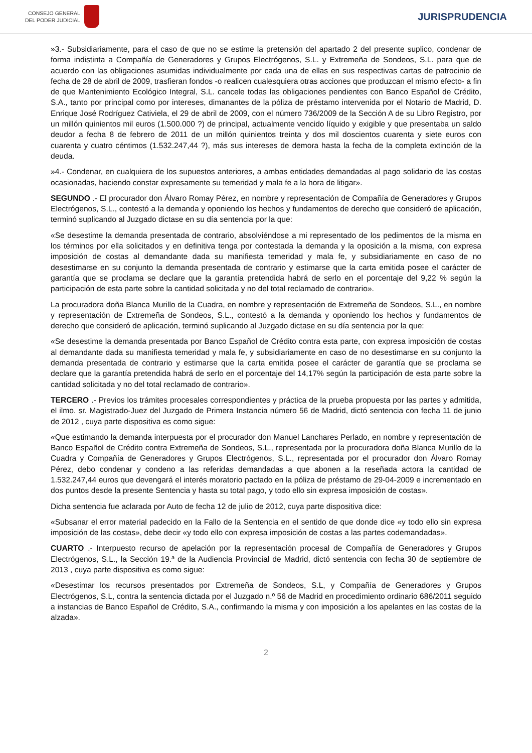CONSEJO GENERAL
DEL PODER JUDICIAL
JURISPRUDENCIA
»3.- Subsidiariamente, para el caso de que no se estime la pretensión del apartado 2 del presente suplico, condenar de forma indistinta a Compañía de Generadores y Grupos Electrógenos, S.L. y Extremeña de Sondeos, S.L. para que de acuerdo con las obligaciones asumidas individualmente por cada una de ellas en sus respectivas cartas de patrocinio de fecha de 28 de abril de 2009, trasfieran fondos -o realicen cualesquiera otras acciones que produzcan el mismo efecto- a fin de que Mantenimiento Ecológico Integral, S.L. cancele todas las obligaciones pendientes con Banco Español de Crédito, S.A., tanto por principal como por intereses, dimanantes de la póliza de préstamo intervenida por el Notario de Madrid, D. Enrique José Rodríguez Cativiela, el 29 de abril de 2009, con el número 736/2009 de la Sección A de su Libro Registro, por un millón quinientos mil euros (1.500.000 ?) de principal, actualmente vencido líquido y exigible y que presentaba un saldo deudor a fecha 8 de febrero de 2011 de un millón quinientos treinta y dos mil doscientos cuarenta y siete euros con cuarenta y cuatro céntimos (1.532.247,44 ?), más sus intereses de demora hasta la fecha de la completa extinción de la deuda.
»4.- Condenar, en cualquiera de los supuestos anteriores, a ambas entidades demandadas al pago solidario de las costas ocasionadas, haciendo constar expresamente su temeridad y mala fe a la hora de litigar».
SEGUNDO .- El procurador don Álvaro Romay Pérez, en nombre y representación de Compañía de Generadores y Grupos Electrógenos, S.L., contestó a la demanda y oponiendo los hechos y fundamentos de derecho que consideró de aplicación, terminó suplicando al Juzgado dictase en su día sentencia por la que:
«Se desestime la demanda presentada de contrario, absolviéndose a mi representado de los pedimentos de la misma en los términos por ella solicitados y en definitiva tenga por contestada la demanda y la oposición a la misma, con expresa imposición de costas al demandante dada su manifiesta temeridad y mala fe, y subsidiariamente en caso de no desestimarse en su conjunto la demanda presentada de contrario y estimarse que la carta emitida posee el carácter de garantía que se proclama se declare que la garantía pretendida habrá de serlo en el porcentaje del 9,22 % según la participación de esta parte sobre la cantidad solicitada y no del total reclamado de contrario».
La procuradora doña Blanca Murillo de la Cuadra, en nombre y representación de Extremeña de Sondeos, S.L., en nombre y representación de Extremeña de Sondeos, S.L., contestó a la demanda y oponiendo los hechos y fundamentos de derecho que consideró de aplicación, terminó suplicando al Juzgado dictase en su día sentencia por la que:
«Se desestime la demanda presentada por Banco Español de Crédito contra esta parte, con expresa imposición de costas al demandante dada su manifiesta temeridad y mala fe, y subsidiariamente en caso de no desestimarse en su conjunto la demanda presentada de contrario y estimarse que la carta emitida posee el carácter de garantía que se proclama se declare que la garantía pretendida habrá de serlo en el porcentaje del 14,17% según la participación de esta parte sobre la cantidad solicitada y no del total reclamado de contrario».
TERCERO .- Previos los trámites procesales correspondientes y práctica de la prueba propuesta por las partes y admitida, el ilmo. sr. Magistrado-Juez del Juzgado de Primera Instancia número 56 de Madrid, dictó sentencia con fecha 11 de junio de 2012 , cuya parte dispositiva es como sigue:
«Que estimando la demanda interpuesta por el procurador don Manuel Lanchares Perlado, en nombre y representación de Banco Español de Crédito contra Extremeña de Sondeos, S.L., representada por la procuradora doña Blanca Murillo de la Cuadra y Compañía de Generadores y Grupos Electrógenos, S.L., representada por el procurador don Álvaro Romay Pérez, debo condenar y condeno a las referidas demandadas a que abonen a la reseñada actora la cantidad de 1.532.247,44 euros que devengará el interés moratorio pactado en la póliza de préstamo de 29-04-2009 e incrementado en dos puntos desde la presente Sentencia y hasta su total pago, y todo ello sin expresa imposición de costas».
Dicha sentencia fue aclarada por Auto de fecha 12 de julio de 2012, cuya parte dispositiva dice:
«Subsanar el error material padecido en la Fallo de la Sentencia en el sentido de que donde dice «y todo ello sin expresa imposición de las costas», debe decir «y todo ello con expresa imposición de costas a las partes codemandadas».
CUARTO .- Interpuesto recurso de apelación por la representación procesal de Compañía de Generadores y Grupos Electrógenos, S.L., la Sección 19.ª de la Audiencia Provincial de Madrid, dictó sentencia con fecha 30 de septiembre de 2013 , cuya parte dispositiva es como sigue:
«Desestimar los recursos presentados por Extremeña de Sondeos, S.L, y Compañía de Generadores y Grupos Electrógenos, S.L, contra la sentencia dictada por el Juzgado n.º 56 de Madrid en procedimiento ordinario 686/2011 seguido a instancias de Banco Español de Crédito, S.A., confirmando la misma y con imposición a los apelantes en las costas de la alzada».
2